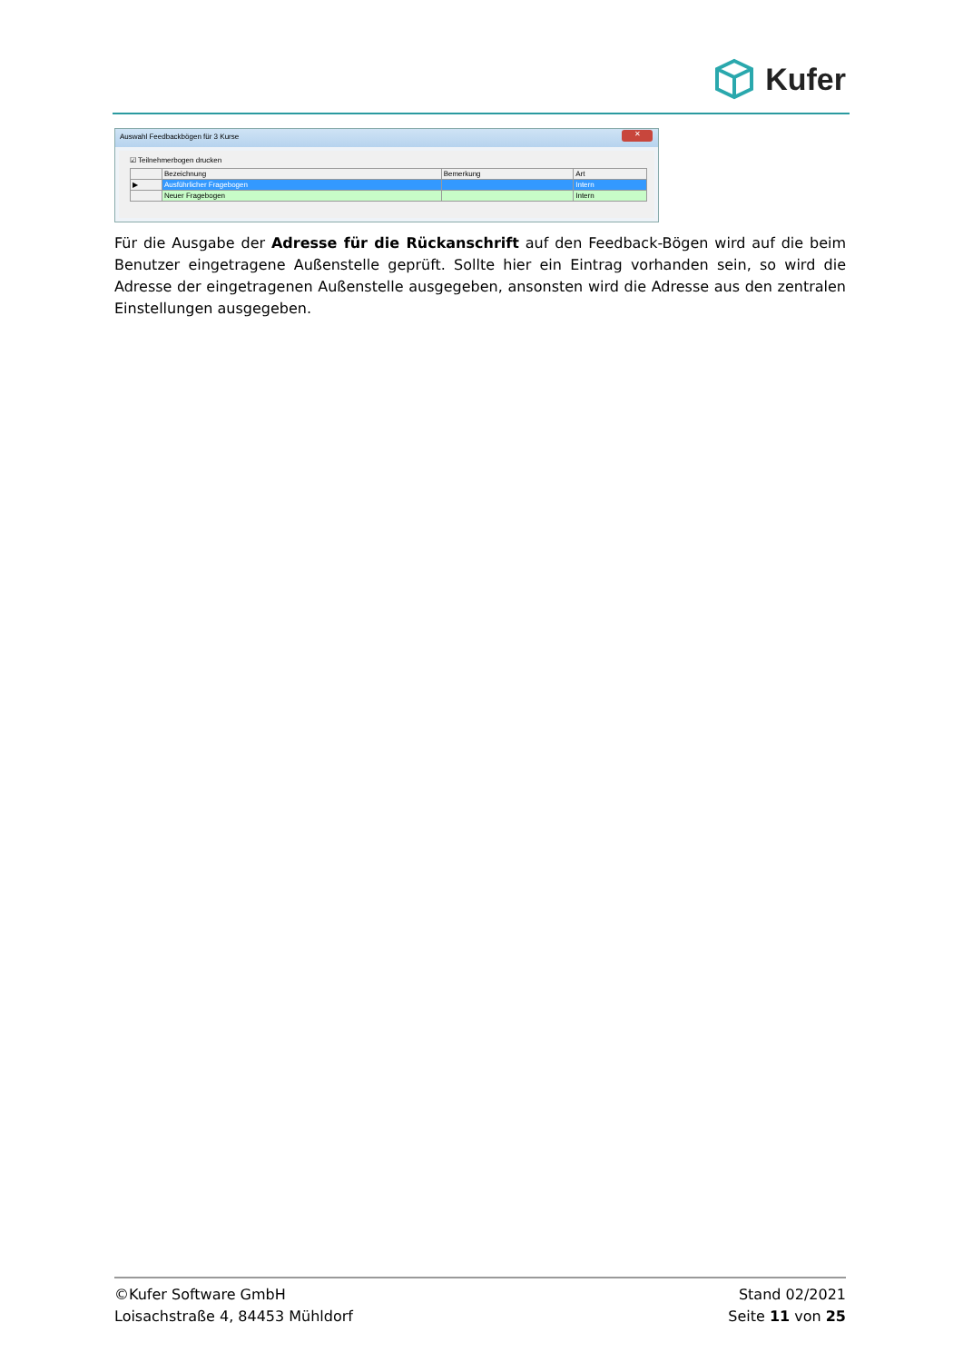Kufer
Auswahl Feedbackbögen für 3 Kurse
✕
☑ Teilnehmerbogen drucken
| | Bezeichnung | Bemerkung | Art |
| --- | --- | --- | --- |
| ▶ | Ausführlicher Fragebogen | | Intern |
| | Neuer Fragebogen | | Intern |
Für die Ausgabe der Adresse für die Rückanschrift auf den Feedback-Bögen wird auf die beim Benutzer eingetragene Außenstelle geprüft. Sollte hier ein Eintrag vorhanden sein, so wird die Adresse der eingetragenen Außenstelle ausgegeben, ansonsten wird die Adresse aus den zentralen Einstellungen ausgegeben.
©Kufer Software GmbH
Loisachstraße 4, 84453 Mühldorf
Stand 02/2021
Seite 11 von 25